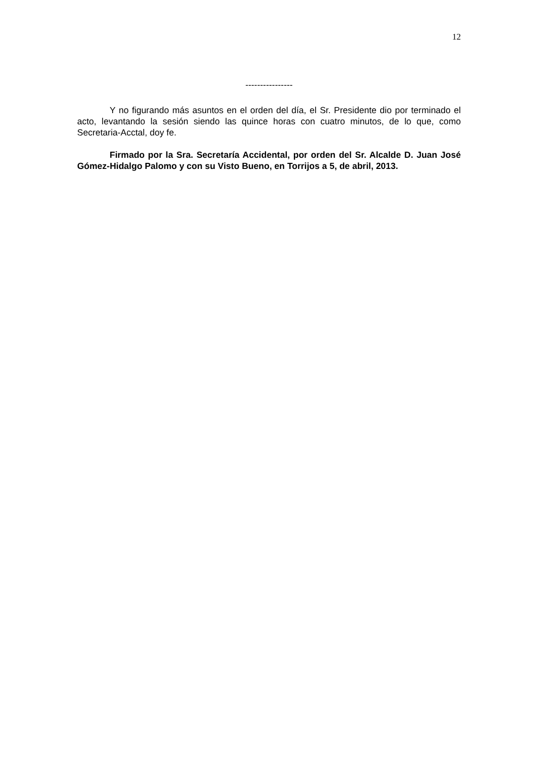12
----------------
Y no figurando más asuntos en el orden del día, el Sr. Presidente dio por terminado el acto, levantando la sesión siendo las quince horas con cuatro minutos, de lo que, como Secretaria-Acctal, doy fe.
Firmado por la Sra. Secretaría Accidental, por orden del Sr. Alcalde D. Juan José Gómez-Hidalgo Palomo y con su Visto Bueno, en Torrijos a 5, de abril, 2013.